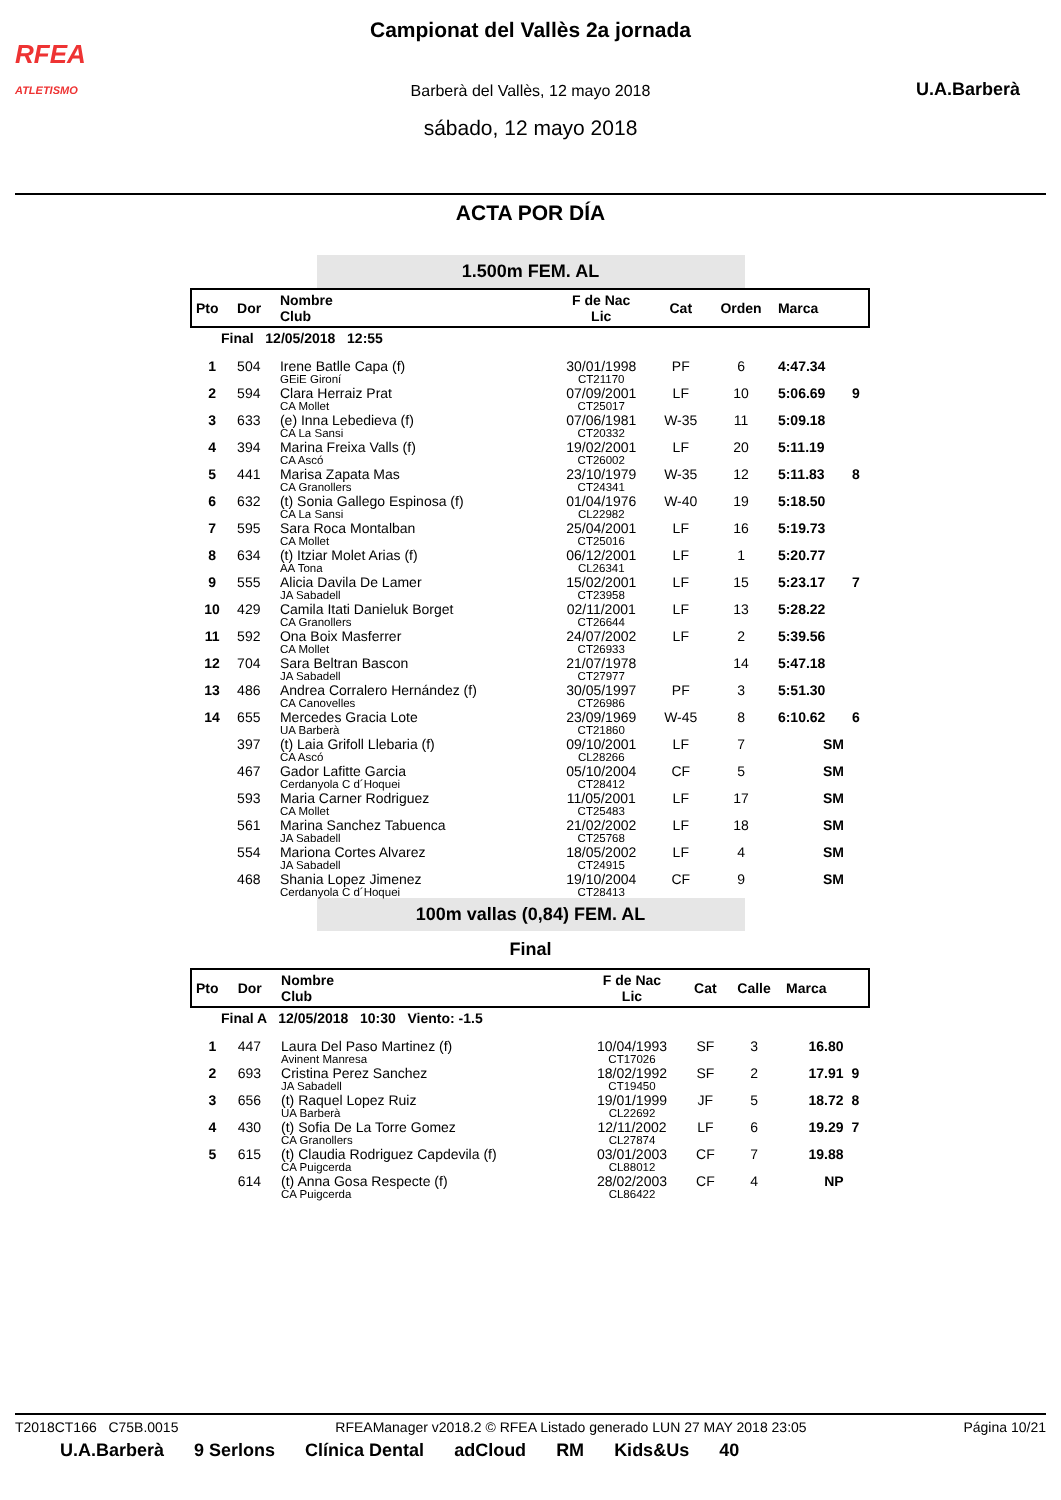RFEA
ATLETISMO
Campionat del Vallès 2a jornada
Barberà del Vallès, 12 mayo 2018
sábado, 12 mayo 2018
U.A.Barberà
ACTA POR DÍA
1.500m FEM. AL
| Pto | Dor | Nombre Club | F de Nac Lic | Cat | Orden | Marca | |
| --- | --- | --- | --- | --- | --- | --- | --- |
| Final 12/05/2018 12:55 | | | | | | | |
| 1 | 504 | Irene Batlle Capa (f) GEiE Gironí | 30/01/1998 CT21170 | PF | 6 | 4:47.34 | |
| 2 | 594 | Clara Herraiz Prat CA Mollet | 07/09/2001 CT25017 | LF | 10 | 5:06.69 | 9 |
| 3 | 633 | (e) Inna Lebedieva (f) CA La Sansi | 07/06/1981 CT20332 | W-35 | 11 | 5:09.18 | |
| 4 | 394 | Marina Freixa Valls (f) CA Ascó | 19/02/2001 CT26002 | LF | 20 | 5:11.19 | |
| 5 | 441 | Marisa Zapata Mas CA Granollers | 23/10/1979 CT24341 | W-35 | 12 | 5:11.83 | 8 |
| 6 | 632 | (t) Sonia Gallego Espinosa (f) CA La Sansi | 01/04/1976 CL22982 | W-40 | 19 | 5:18.50 | |
| 7 | 595 | Sara Roca Montalban CA Mollet | 25/04/2001 CT25016 | LF | 16 | 5:19.73 | |
| 8 | 634 | (t) Itziar Molet Arias (f) AA Tona | 06/12/2001 CL26341 | LF | 1 | 5:20.77 | |
| 9 | 555 | Alicia Davila De Lamer JA Sabadell | 15/02/2001 CT23958 | LF | 15 | 5:23.17 | 7 |
| 10 | 429 | Camila Itati Danieluk Borget CA Granollers | 02/11/2001 CT26644 | LF | 13 | 5:28.22 | |
| 11 | 592 | Ona Boix Masferrer CA Mollet | 24/07/2002 CT26933 | LF | 2 | 5:39.56 | |
| 12 | 704 | Sara Beltran Bascon JA Sabadell | 21/07/1978 CT27977 | | 14 | 5:47.18 | |
| 13 | 486 | Andrea Corralero Hernández (f) CA Canovelles | 30/05/1997 CT26986 | PF | 3 | 5:51.30 | |
| 14 | 655 | Mercedes Gracia Lote UA Barberà | 23/09/1969 CT21860 | W-45 | 8 | 6:10.62 | 6 |
| | 397 | (t) Laia Grifoll Llebaria (f) CA Ascó | 09/10/2001 CL28266 | LF | 7 | SM | |
| | 467 | Gador Lafitte Garcia Cerdanyola C d´Hoquei | 05/10/2004 CT28412 | CF | 5 | SM | |
| | 593 | Maria Carner Rodriguez CA Mollet | 11/05/2001 CT25483 | LF | 17 | SM | |
| | 561 | Marina Sanchez Tabuenca JA Sabadell | 21/02/2002 CT25768 | LF | 18 | SM | |
| | 554 | Mariona Cortes Alvarez JA Sabadell | 18/05/2002 CT24915 | LF | 4 | SM | |
| | 468 | Shania Lopez Jimenez Cerdanyola C d´Hoquei | 19/10/2004 CT28413 | CF | 9 | SM | |
100m vallas (0,84) FEM. AL
Final
| Pto | Dor | Nombre Club | F de Nac Lic | Cat | Calle | Marca | |
| --- | --- | --- | --- | --- | --- | --- | --- |
| Final A 12/05/2018 10:30 Viento: -1.5 | | | | | | | |
| 1 | 447 | Laura Del Paso Martinez (f) Avinent Manresa | 10/04/1993 CT17026 | SF | 3 | 16.80 | |
| 2 | 693 | Cristina Perez Sanchez JA Sabadell | 18/02/1992 CT19450 | SF | 2 | 17.91 | 9 |
| 3 | 656 | (t) Raquel Lopez Ruiz UA Barberà | 19/01/1999 CL22692 | JF | 5 | 18.72 | 8 |
| 4 | 430 | (t) Sofia De La Torre Gomez CA Granollers | 12/11/2002 CL27874 | LF | 6 | 19.29 | 7 |
| 5 | 615 | (t) Claudia Rodriguez Capdevila (f) CA Puigcerda | 03/01/2003 CL88012 | CF | 7 | 19.88 | |
| | 614 | (t) Anna Gosa Respecte (f) CA Puigcerda | 28/02/2003 CL86422 | CF | 4 | NP | |
T2018CT166 C75B.0015 RFEAManager v2018.2 © RFEA Listado generado LUN 27 MAY 2018 23:05 Página 10/21
U.A.Barberà 9 Serlons Clínica Dental adCloud RM Kids&Us 40